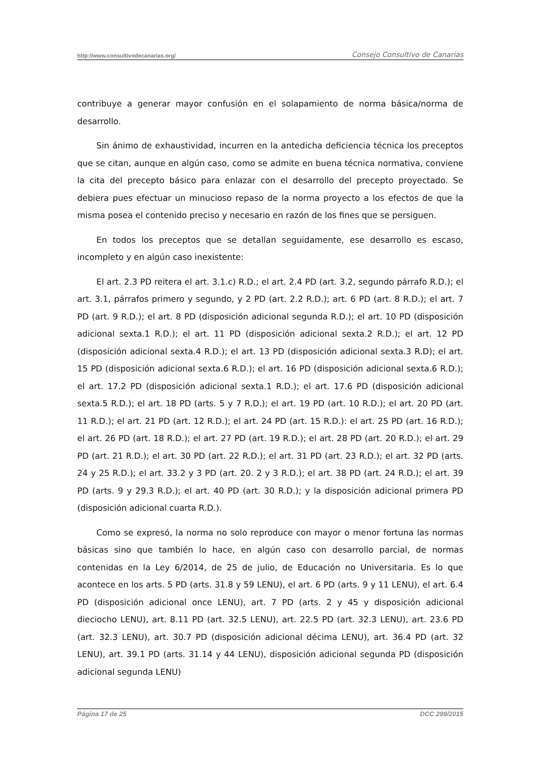http://www.consultivodecanarias.org/ Consejo Consultivo de Canarias
contribuye a generar mayor confusión en el solapamiento de norma básica/norma de desarrollo.
Sin ánimo de exhaustividad, incurren en la antedicha deficiencia técnica los preceptos que se citan, aunque en algún caso, como se admite en buena técnica normativa, conviene la cita del precepto básico para enlazar con el desarrollo del precepto proyectado. Se debiera pues efectuar un minucioso repaso de la norma proyecto a los efectos de que la misma posea el contenido preciso y necesario en razón de los fines que se persiguen.
En todos los preceptos que se detallan seguidamente, ese desarrollo es escaso, incompleto y en algún caso inexistente:
El art. 2.3 PD reitera el art. 3.1.c) R.D.; el art. 2.4 PD (art. 3.2, segundo párrafo R.D.); el art. 3.1, párrafos primero y segundo, y 2 PD (art. 2.2 R.D.); art. 6 PD (art. 8 R.D.); el art. 7 PD (art. 9 R.D.); el art. 8 PD (disposición adicional segunda R.D.); el art. 10 PD (disposición adicional sexta.1 R.D.); el art. 11 PD (disposición adicional sexta.2 R.D.); el art. 12 PD (disposición adicional sexta.4 R.D.); el art. 13 PD (disposición adicional sexta.3 R.D); el art. 15 PD (disposición adicional sexta.6 R.D.); el art. 16 PD (disposición adicional sexta.6 R.D.); el art. 17.2 PD (disposición adicional sexta.1 R.D.); el art. 17.6 PD (disposición adicional sexta.5 R.D.); el art. 18 PD (arts. 5 y 7 R.D.); el art. 19 PD (art. 10 R.D.); el art. 20 PD (art. 11 R.D.); el art. 21 PD (art. 12 R.D.); el art. 24 PD (art. 15 R.D.): el art. 25 PD (art. 16 R.D.); el art. 26 PD (art. 18 R.D.); el art. 27 PD (art. 19 R.D.); el art. 28 PD (art. 20 R.D.); el art. 29 PD (art. 21 R.D.); el art. 30 PD (art. 22 R.D.); el art. 31 PD (art. 23 R.D.); el art. 32 PD (arts. 24 y 25 R.D.); el art. 33.2 y 3 PD (art. 20. 2 y 3 R.D.); el art. 38 PD (art. 24 R.D.); el art. 39 PD (arts. 9 y 29.3 R.D.); el art. 40 PD (art. 30 R.D.); y la disposición adicional primera PD (disposición adicional cuarta R.D.).
Como se expresó, la norma no solo reproduce con mayor o menor fortuna las normas básicas sino que también lo hace, en algún caso con desarrollo parcial, de normas contenidas en la Ley 6/2014, de 25 de julio, de Educación no Universitaria. Es lo que acontece en los arts. 5 PD (arts. 31.8 y 59 LENU), el art. 6 PD (arts. 9 y 11 LENU), el art. 6.4 PD (disposición adicional once LENU), art. 7 PD (arts. 2 y 45 y disposición adicional dieciocho LENU), art. 8.11 PD (art. 32.5 LENU), art. 22.5 PD (art. 32.3 LENU), art. 23.6 PD (art. 32.3 LENU), art. 30.7 PD (disposición adicional décima LENU), art. 36.4 PD (art. 32 LENU), art. 39.1 PD (arts. 31.14 y 44 LENU), disposición adicional segunda PD (disposición adicional segunda LENU)
Página 17 de 25 DCC 299/2015